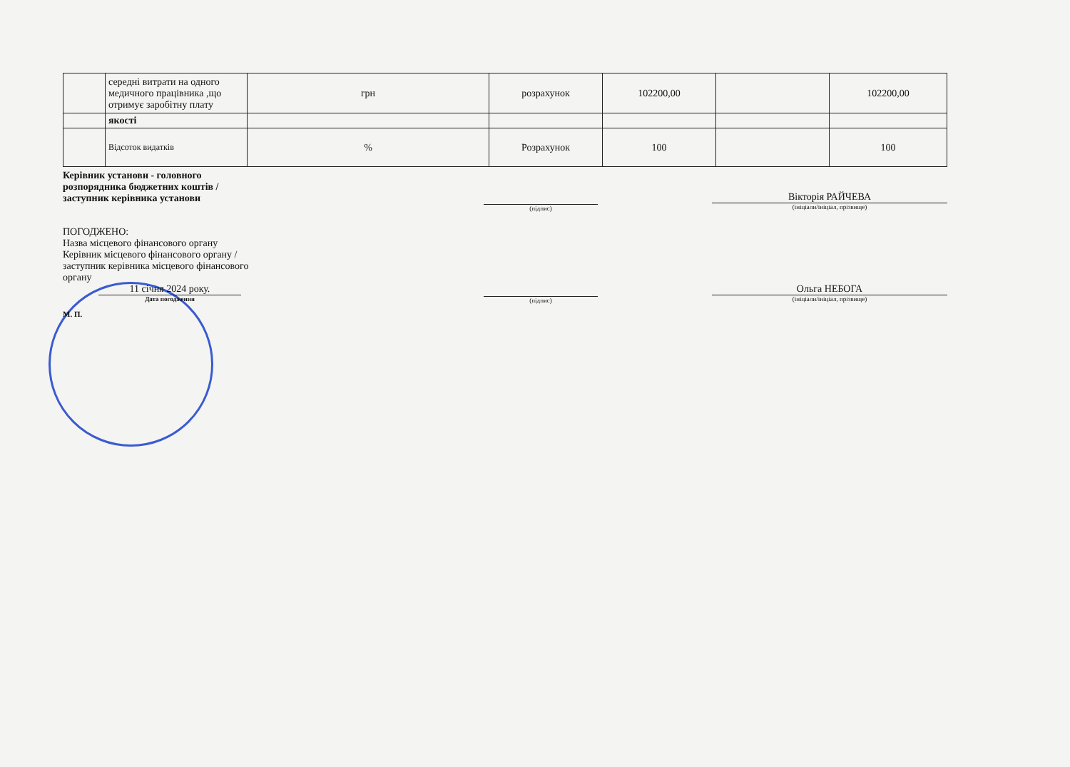| | середні витрати на одного медичного працівника ,що отримує заробітну плату | грн | розрахунок | 102200,00 | | 102200,00 |
| | якості | | | | | |
| | Відсоток видатків | % | Розрахунок | 100 | | 100 |
Керівник установи - головного
розпорядника бюджетних коштів /
заступник керівника установи
(підпис)
Вікторія РАЙЧЕВА
(ініціали/ініціал, прізвище)
ПОГОДЖЕНО:
Назва місцевого фінансового органу
Керівник місцевого фінансового органу /
заступник керівника місцевого фінансового
органу
11 січня 2024 року.
Дата погодження
М. П.
(підпис)
Ольга НЕБОГА
(ініціали/ініціал, прізвище)